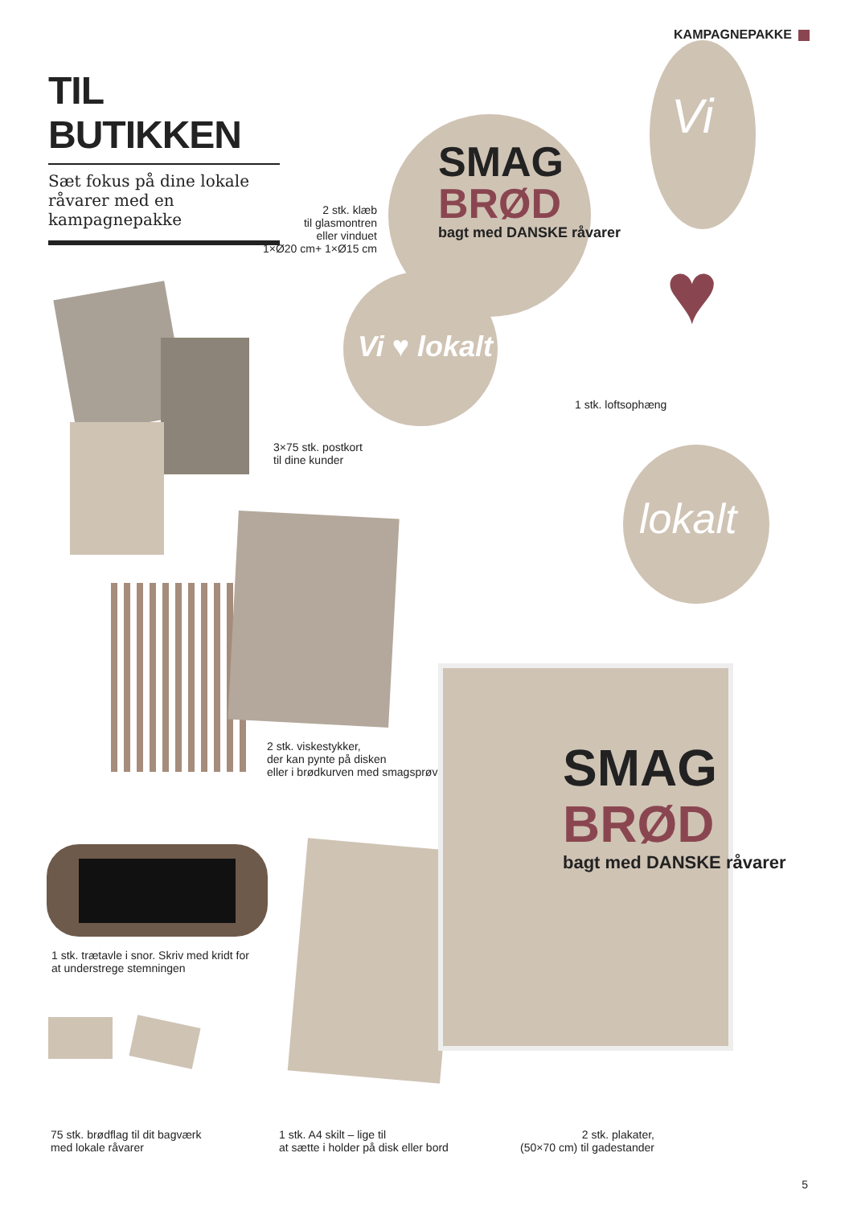KAMPAGNEPAKKE
TIL BUTIKKEN
Sæt fokus på dine lokale råvarer med en kampagnepakke
SMAG
BRØD
bagt med DANSKE råvarer
Vi ♥ lokalt
Vi
♥
lokalt
2 stk. klæb
til glasmontren
eller vinduet
1×Ø20 cm+ 1×Ø15 cm
1 stk. loftsophæng
3×75 stk. postkort
til dine kunder
2 stk. viskestykker,
der kan pynte på disken
eller i brødkurven med smagsprøver
1 stk. trætavle i snor. Skriv med kridt for
at understrege stemningen
75 stk. brødflag til dit bagværk
med lokale råvarer
SMAG
BRØD
bagt med DANSKE råvarer
1 stk. A4 skilt – lige til
at sætte i holder på disk eller bord
2 stk. plakater,
(50×70 cm) til gadestander
5